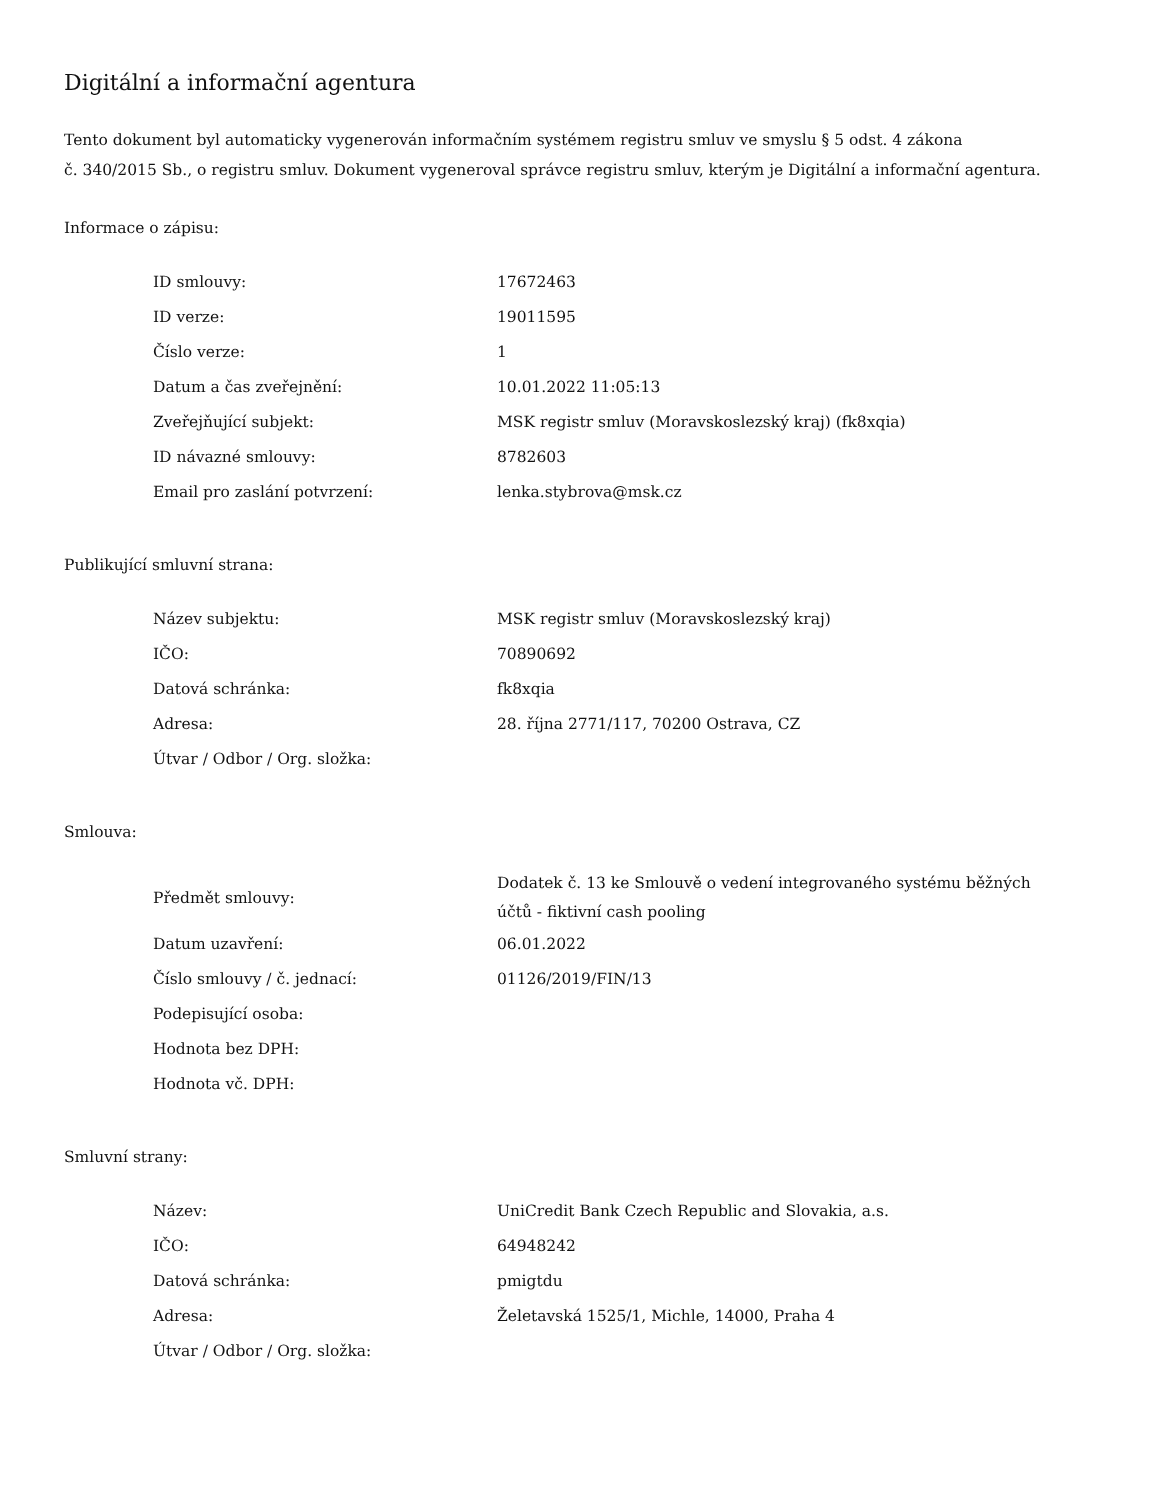Digitální a informační agentura
Tento dokument byl automaticky vygenerován informačním systémem registru smluv ve smyslu § 5 odst. 4 zákona
č. 340/2015 Sb., o registru smluv. Dokument vygeneroval správce registru smluv, kterým je Digitální a informační agentura.
Informace o zápisu:
| ID smlouvy: | 17672463 |
| ID verze: | 19011595 |
| Číslo verze: | 1 |
| Datum a čas zveřejnění: | 10.01.2022 11:05:13 |
| Zveřejňující subjekt: | MSK registr smluv (Moravskoslezský kraj) (fk8xqia) |
| ID návazné smlouvy: | 8782603 |
| Email pro zaslání potvrzení: | lenka.stybrova@msk.cz |
Publikující smluvní strana:
| Název subjektu: | MSK registr smluv (Moravskoslezský kraj) |
| IČO: | 70890692 |
| Datová schránka: | fk8xqia |
| Adresa: | 28. října 2771/117, 70200 Ostrava, CZ |
| Útvar / Odbor / Org. složka: | |
Smlouva:
| Předmět smlouvy: | Dodatek č. 13 ke Smlouvě o vedení integrovaného systému běžných účtů - fiktivní cash pooling |
| Datum uzavření: | 06.01.2022 |
| Číslo smlouvy / č. jednací: | 01126/2019/FIN/13 |
| Podepisující osoba: | |
| Hodnota bez DPH: | |
| Hodnota vč. DPH: | |
Smluvní strany:
| Název: | UniCredit Bank Czech Republic and Slovakia, a.s. |
| IČO: | 64948242 |
| Datová schránka: | pmigtdu |
| Adresa: | Želetavská 1525/1, Michle, 14000, Praha 4 |
| Útvar / Odbor / Org. složka: | |